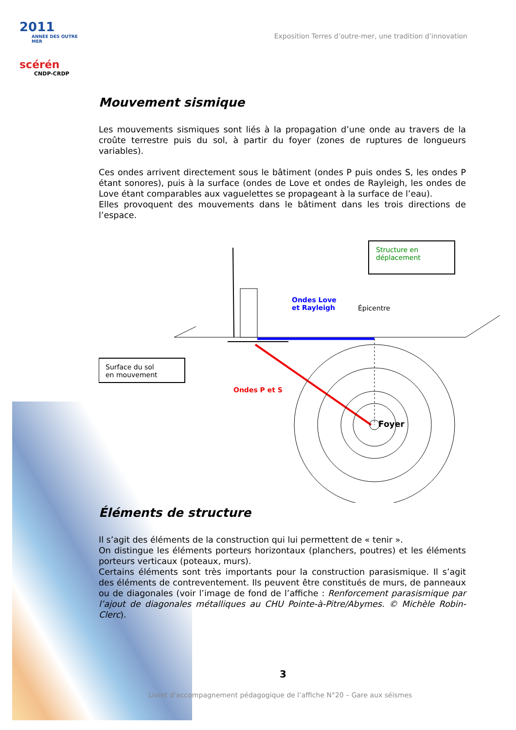2011
ANNÉE DES OUTRE MER
scérén
CNDP-CRDP
Exposition Terres d’outre-mer, une tradition d’innovation
Mouvement sismique
Les mouvements sismiques sont liés à la propagation d’une onde au travers de la croûte terrestre puis du sol, à partir du foyer (zones de ruptures de longueurs variables).
Ces ondes arrivent directement sous le bâtiment (ondes P puis ondes S, les ondes P étant sonores), puis à la surface (ondes de Love et ondes de Rayleigh, les ondes de Love étant comparables aux vaguelettes se propageant à la surface de l’eau).
Elles provoquent des mouvements dans le bâtiment dans les trois directions de l’espace.
Structure en
déplacement
Ondes Love
et Rayleigh
Épicentre
Surface du sol
en mouvement
Ondes P et S
Foyer
Éléments de structure
Il s’agit des éléments de la construction qui lui permettent de « tenir ».
On distingue les éléments porteurs horizontaux (planchers, poutres) et les éléments porteurs verticaux (poteaux, murs).
Certains éléments sont très importants pour la construction parasismique. Il s’agit des éléments de contreventement. Ils peuvent être constitués de murs, de panneaux ou de diagonales (voir l’image de fond de l’affiche : Renforcement parasismique par l’ajout de diagonales métalliques au CHU Pointe-à-Pitre/Abymes. © Michèle Robin-Clerc).
3
Livret d’accompagnement pédagogique de l’affiche N°20 – Gare aux séismes